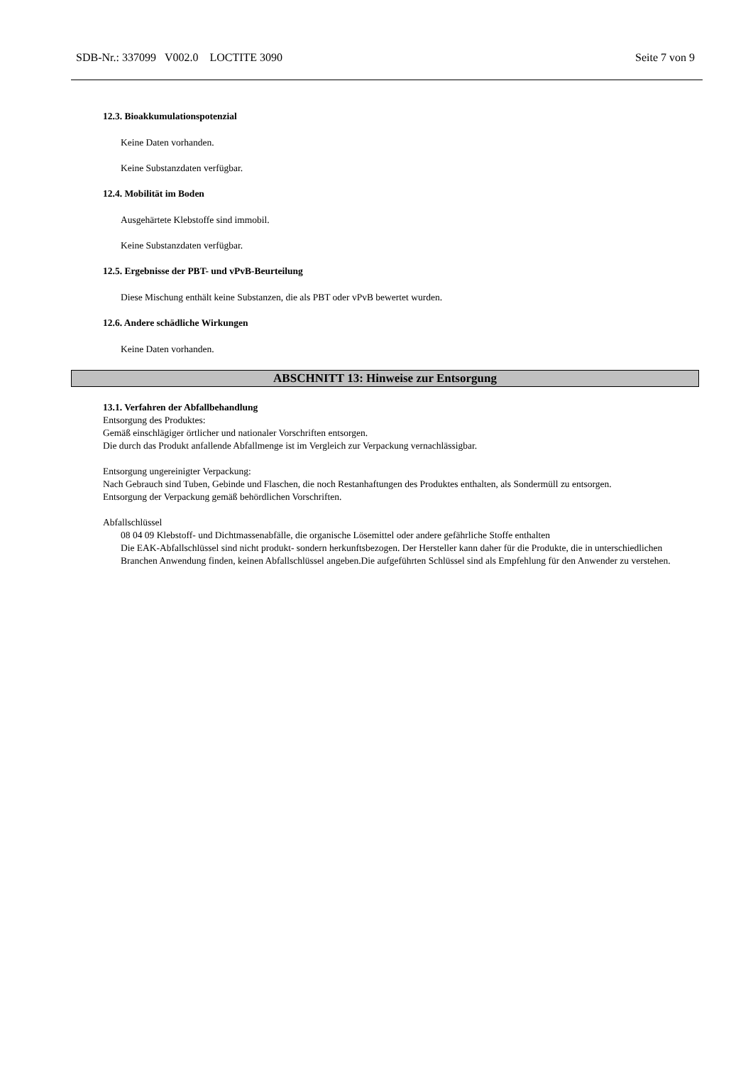SDB-Nr.: 337099 V002.0 LOCTITE 3090 Seite 7 von 9
12.3. Bioakkumulationspotenzial
Keine Daten vorhanden.
Keine Substanzdaten verfügbar.
12.4. Mobilität im Boden
Ausgehärtete Klebstoffe sind immobil.
Keine Substanzdaten verfügbar.
12.5. Ergebnisse der PBT- und vPvB-Beurteilung
Diese Mischung enthält keine Substanzen, die als PBT oder vPvB bewertet wurden.
12.6. Andere schädliche Wirkungen
Keine Daten vorhanden.
ABSCHNITT 13: Hinweise zur Entsorgung
13.1. Verfahren der Abfallbehandlung
Entsorgung des Produktes:
Gemäß einschlägiger örtlicher und nationaler Vorschriften entsorgen.
Die durch das Produkt anfallende Abfallmenge ist im Vergleich zur Verpackung vernachlässigbar.
Entsorgung ungereinigter Verpackung:
Nach Gebrauch sind Tuben, Gebinde und Flaschen, die noch Restanhaftungen des Produktes enthalten, als Sondermüll zu entsorgen.
Entsorgung der Verpackung gemäß behördlichen Vorschriften.
Abfallschlüssel
08 04 09 Klebstoff- und Dichtmassenabfälle, die organische Lösemittel oder andere gefährliche Stoffe enthalten
Die EAK-Abfallschlüssel sind nicht produkt- sondern herkunftsbezogen. Der Hersteller kann daher für die Produkte, die in unterschiedlichen Branchen Anwendung finden, keinen Abfallschlüssel angeben.Die aufgeführten Schlüssel sind als Empfehlung für den Anwender zu verstehen.